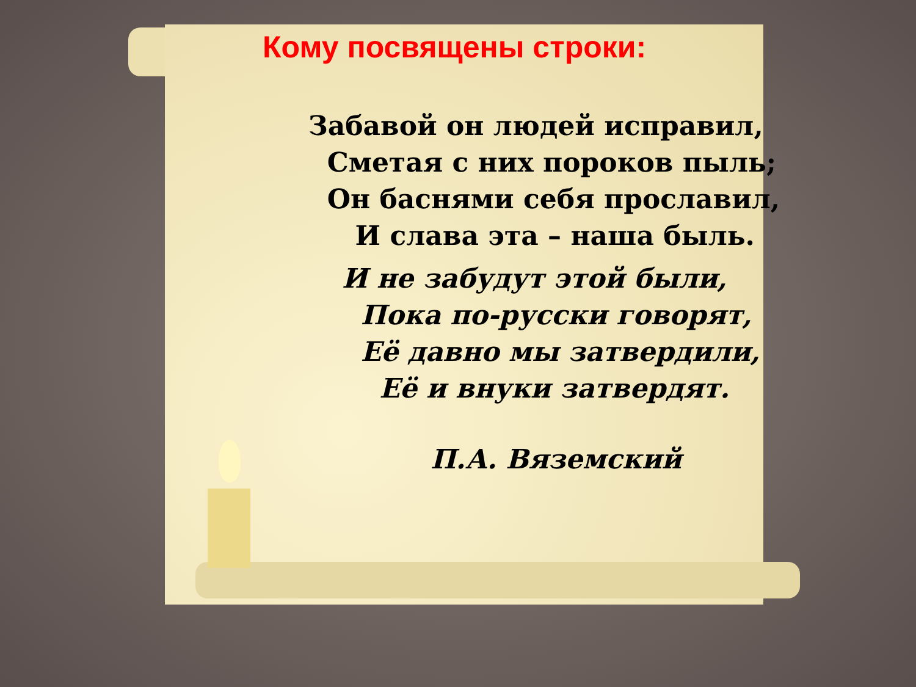Кому посвящены строки:
Забавой он людей исправил,
Сметая с них пороков пыль;
Он баснями себя прославил,
И слава эта – наша быль.
И не забудут этой были,
Пока по-русски говорят,
Её давно мы затвердили,
Её и внуки затвердят.
П.А. Вяземский